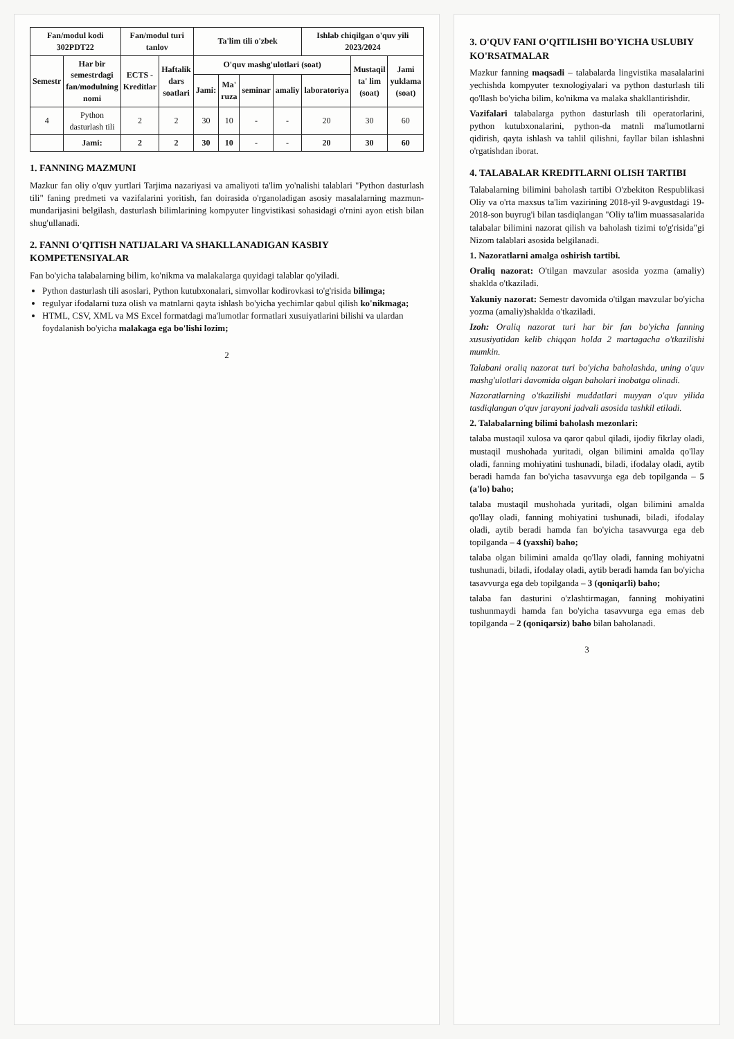| Fan/modul kodi 302PDT22 | | Fan/modul turi tanlov | | Ta'lim tili o'zbek | | | | Ishlab chiqilgan o'quv yili 2023/2024 | | |
| --- | --- | --- | --- | --- | --- | --- | --- | --- | --- | --- |
| Semestr | Har bir semestrdagi fan/modulning nomi | ECTS - Kreditlar | Haftalik dars soatlari | O'quv mashg'ulotlari (soat) | | | | | Mustaqil ta' lim (soat) | Jami yuklama (soat) |
| | | | | Jami: | Ma' ruza | seminar | amaliy | laboratoriya | | |
| 4 | Python dasturlash tili | 2 | 2 | 30 | 10 | - | - | 20 | 30 | 60 |
| | Jami: | 2 | 2 | 30 | 10 | - | - | 20 | 30 | 60 |
1. FANNING MAZMUNI
Mazkur fan oliy o'quv yurtlari Tarjima nazariyasi va amaliyoti ta'lim yo'nalishi talablari "Python dasturlash tili" faning predmeti va vazifalarini yoritish, fan doirasida o'rganoladigan asosiy masalalarning mazmun-mundarijasini belgilash, dasturlash bilimlarining kompyuter lingvistikasi sohasidagi o'rnini ayon etish bilan shug'ullanadi.
2. FANNI O'QITISH NATIJALARI VA SHAKLLANADIGAN KASBIY KOMPETENSIYALAR
Fan bo'yicha talabalarning bilim, ko'nikma va malakalarga quyidagi talablar qo'yiladi.
Python dasturlash tili asoslari, Python kutubxonalari, simvollar kodirovkasi to'g'risida bilimga;
regulyar ifodalarni tuza olish va matnlarni qayta ishlash bo'yicha yechimlar qabul qilish ko'nikmaga;
HTML, CSV, XML va MS Excel formatdagi ma'lumotlar formatlari xusuiyatlarini bilishi va ulardan foydalanish bo'yicha malakaga ega bo'lishi lozim;
2
3. O'QUV FANI O'QITILISHI BO'YICHA USLUBIY KO'RSATMALAR
Mazkur fanning maqsadi – talabalarda lingvistika masalalarini yechishda kompyuter texnologiyalari va python dasturlash tili qo'llash bo'yicha bilim, ko'nikma va malaka shakllantirishdir.
Vazifalari talabalarga python dasturlash tili operatorlarini, python kutubxonalarini, python-da matnli ma'lumotlarni qidirish, qayta ishlash va tahlil qilishni, fayllar bilan ishlashni o'rgatishdan iborat.
4. TALABALAR KREDITLARNI OLISH TARTIBI
Talabalarning bilimini baholash tartibi O'zbekiton Respublikasi Oliy va o'rta maxsus ta'lim vazirining 2018-yil 9-avgustdagi 19-2018-son buyrug'i bilan tasdiqlangan "Oliy ta'lim muassasalarida talabalar bilimini nazorat qilish va baholash tizimi to'g'risida"gi Nizom talablari asosida belgilanadi.
1. Nazoratlarni amalga oshirish tartibi.
Oraliq nazorat: O'tilgan mavzular asosida yozma (amaliy) shaklda o'tkaziladi.
Yakuniy nazorat: Semestr davomida o'tilgan mavzular bo'yicha yozma (amaliy)shaklda o'tkaziladi.
Izoh: Oraliq nazorat turi har bir fan bo'yicha fanning xususiyatidan kelib chiqqan holda 2 martagacha o'tkazilishi mumkin.
Talabani oraliq nazorat turi bo'yicha baholashda, uning o'quv mashg'ulotlari davomida olgan baholari inobatga olinadi.
Nazoratlarning o'tkazilishi muddatlari muyyan o'quv yilida tasdiqlangan o'quv jarayoni jadvali asosida tashkil etiladi.
2. Talabalarning bilimi baholash mezonlari:
talaba mustaqil xulosa va qaror qabul qiladi, ijodiy fikrlay oladi, mustaqil mushohada yuritadi, olgan bilimini amalda qo'llay oladi, fanning mohiyatini tushunadi, biladi, ifodalay oladi, aytib beradi hamda fan bo'yicha tasavvurga ega deb topilganda – 5 (a'lo) baho;
talaba mustaqil mushohada yuritadi, olgan bilimini amalda qo'llay oladi, fanning mohiyatini tushunadi, biladi, ifodalay oladi, aytib beradi hamda fan bo'yicha tasavvurga ega deb topilganda – 4 (yaxshi) baho;
talaba olgan bilimini amalda qo'llay oladi, fanning mohiyatni tushunadi, biladi, ifodalay oladi, aytib beradi hamda fan bo'yicha tasavvurga ega deb topilganda – 3 (qoniqarli) baho;
talaba fan dasturini o'zlashtirmagan, fanning mohiyatini tushunmaydi hamda fan bo'yicha tasavvurga ega emas deb topilganda – 2 (qoniqarsiz) baho bilan baholanadi.
3